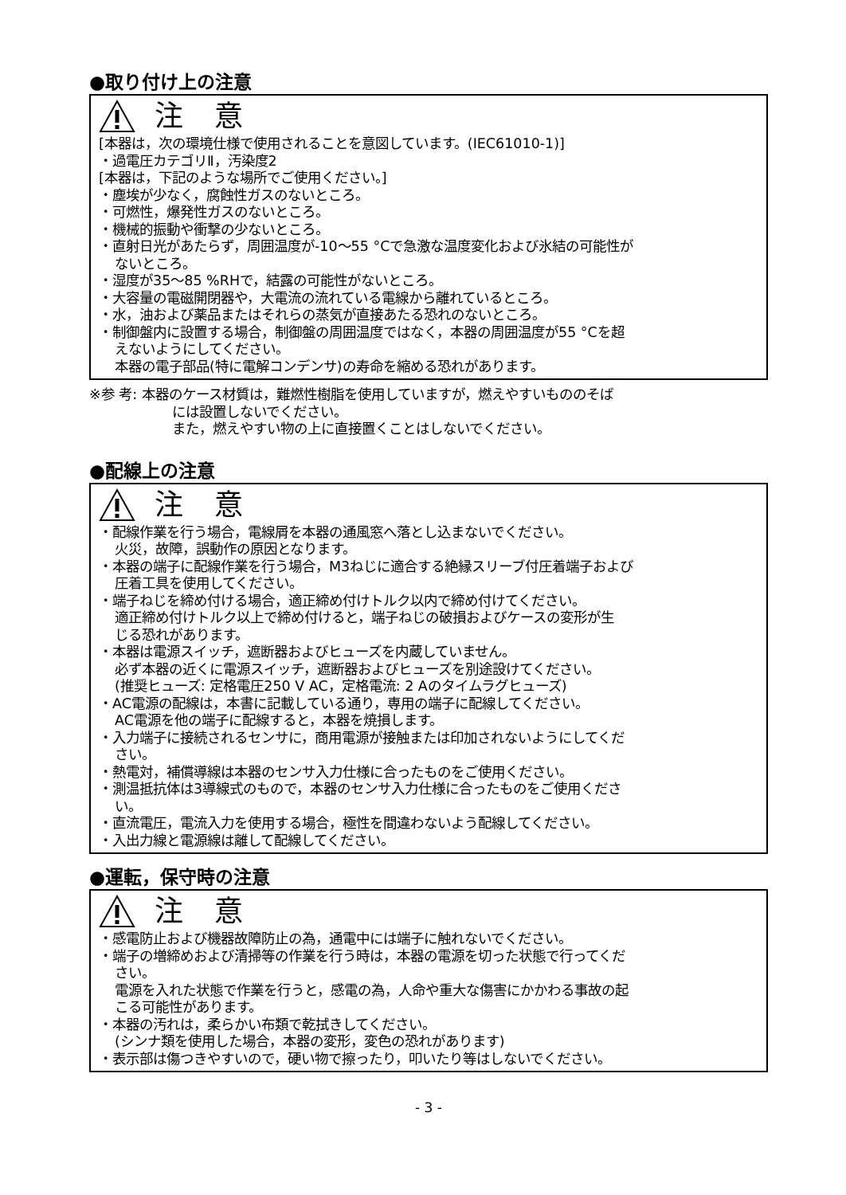●取り付け上の注意
注 意
[本器は，次の環境仕様で使用されることを意図しています。(IEC61010-1)]
・過電圧カテゴリⅡ，汚染度2
[本器は，下記のような場所でご使用ください。]
・塵埃が少なく，腐蝕性ガスのないところ。
・可燃性，爆発性ガスのないところ。
・機械的振動や衝撃の少ないところ。
・直射日光があたらず，周囲温度が-10～55 °Cで急激な温度変化および氷結の可能性が
ないところ。
・湿度が35～85 %RHで，結露の可能性がないところ。
・大容量の電磁開閉器や，大電流の流れている電線から離れているところ。
・水，油および薬品またはそれらの蒸気が直接あたる恐れのないところ。
・制御盤内に設置する場合，制御盤の周囲温度ではなく，本器の周囲温度が55 °Cを超
えないようにしてください。
本器の電子部品(特に電解コンデンサ)の寿命を縮める恐れがあります。
※参 考: 本器のケース材質は，難燃性樹脂を使用していますが，燃えやすいもののそば
には設置しないでください。
また，燃えやすい物の上に直接置くことはしないでください。
●配線上の注意
注 意
・配線作業を行う場合，電線屑を本器の通風窓へ落とし込まないでください。
火災，故障，誤動作の原因となります。
・本器の端子に配線作業を行う場合，M3ねじに適合する絶縁スリーブ付圧着端子および
圧着工具を使用してください。
・端子ねじを締め付ける場合，適正締め付けトルク以内で締め付けてください。
適正締め付けトルク以上で締め付けると，端子ねじの破損およびケースの変形が生
じる恐れがあります。
・本器は電源スイッチ，遮断器およびヒューズを内蔵していません。
必ず本器の近くに電源スイッチ，遮断器およびヒューズを別途設けてください。
(推奨ヒューズ: 定格電圧250 V AC，定格電流: 2 Aのタイムラグヒューズ)
・AC電源の配線は，本書に記載している通り，専用の端子に配線してください。
AC電源を他の端子に配線すると，本器を焼損します。
・入力端子に接続されるセンサに，商用電源が接触または印加されないようにしてくだ
さい。
・熱電対，補償導線は本器のセンサ入力仕様に合ったものをご使用ください。
・測温抵抗体は3導線式のもので，本器のセンサ入力仕様に合ったものをご使用くださ
い。
・直流電圧，電流入力を使用する場合，極性を間違わないよう配線してください。
・入出力線と電源線は離して配線してください。
●運転，保守時の注意
注 意
・感電防止および機器故障防止の為，通電中には端子に触れないでください。
・端子の増締めおよび清掃等の作業を行う時は，本器の電源を切った状態で行ってくだ
さい。
電源を入れた状態で作業を行うと，感電の為，人命や重大な傷害にかかわる事故の起
こる可能性があります。
・本器の汚れは，柔らかい布類で乾拭きしてください。
(シンナ類を使用した場合，本器の変形，変色の恐れがあります)
・表示部は傷つきやすいので，硬い物で擦ったり，叩いたり等はしないでください。
- 3 -